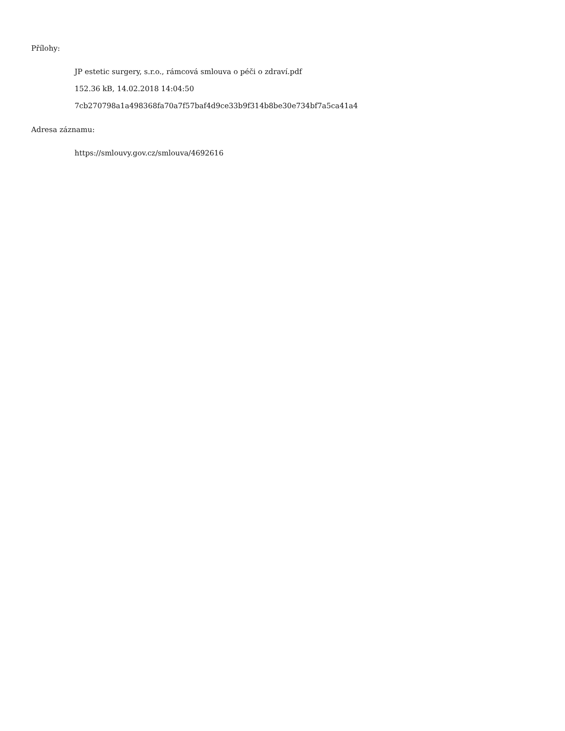Přílohy:
JP estetic surgery, s.r.o., rámcová smlouva o péči o zdraví.pdf
152.36 kB, 14.02.2018 14:04:50
7cb270798a1a498368fa70a7f57baf4d9ce33b9f314b8be30e734bf7a5ca41a4
Adresa záznamu:
https://smlouvy.gov.cz/smlouva/4692616